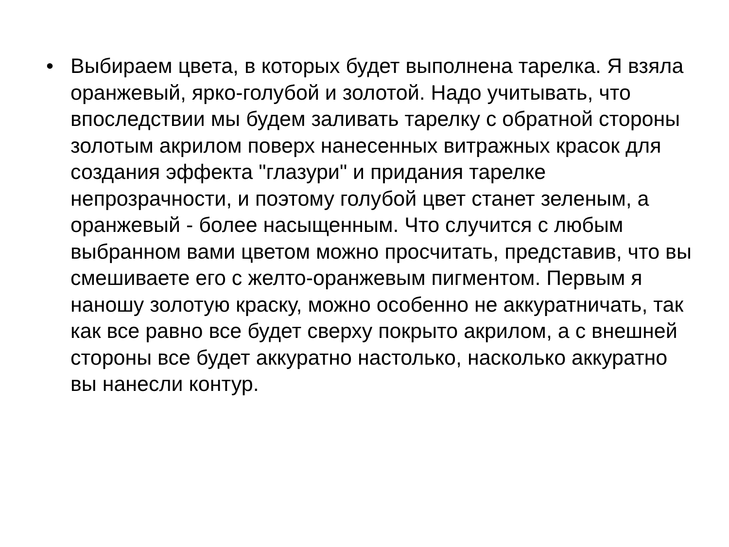• Выбираем цвета, в которых будет выполнена тарелка. Я взяла оранжевый, ярко-голубой и золотой. Надо учитывать, что впоследствии мы будем заливать тарелку с обратной стороны золотым акрилом поверх нанесенных витражных красок для создания эффекта "глазури" и придания тарелке непрозрачности, и поэтому голубой цвет станет зеленым, а оранжевый - более насыщенным. Что случится с любым выбранном вами цветом можно просчитать, представив, что вы смешиваете его с желто-оранжевым пигментом. Первым я наношу золотую краску, можно особенно не аккуратничать, так как все равно все будет сверху покрыто акрилом, а с внешней стороны все будет аккуратно настолько, насколько аккуратно вы нанесли контур.